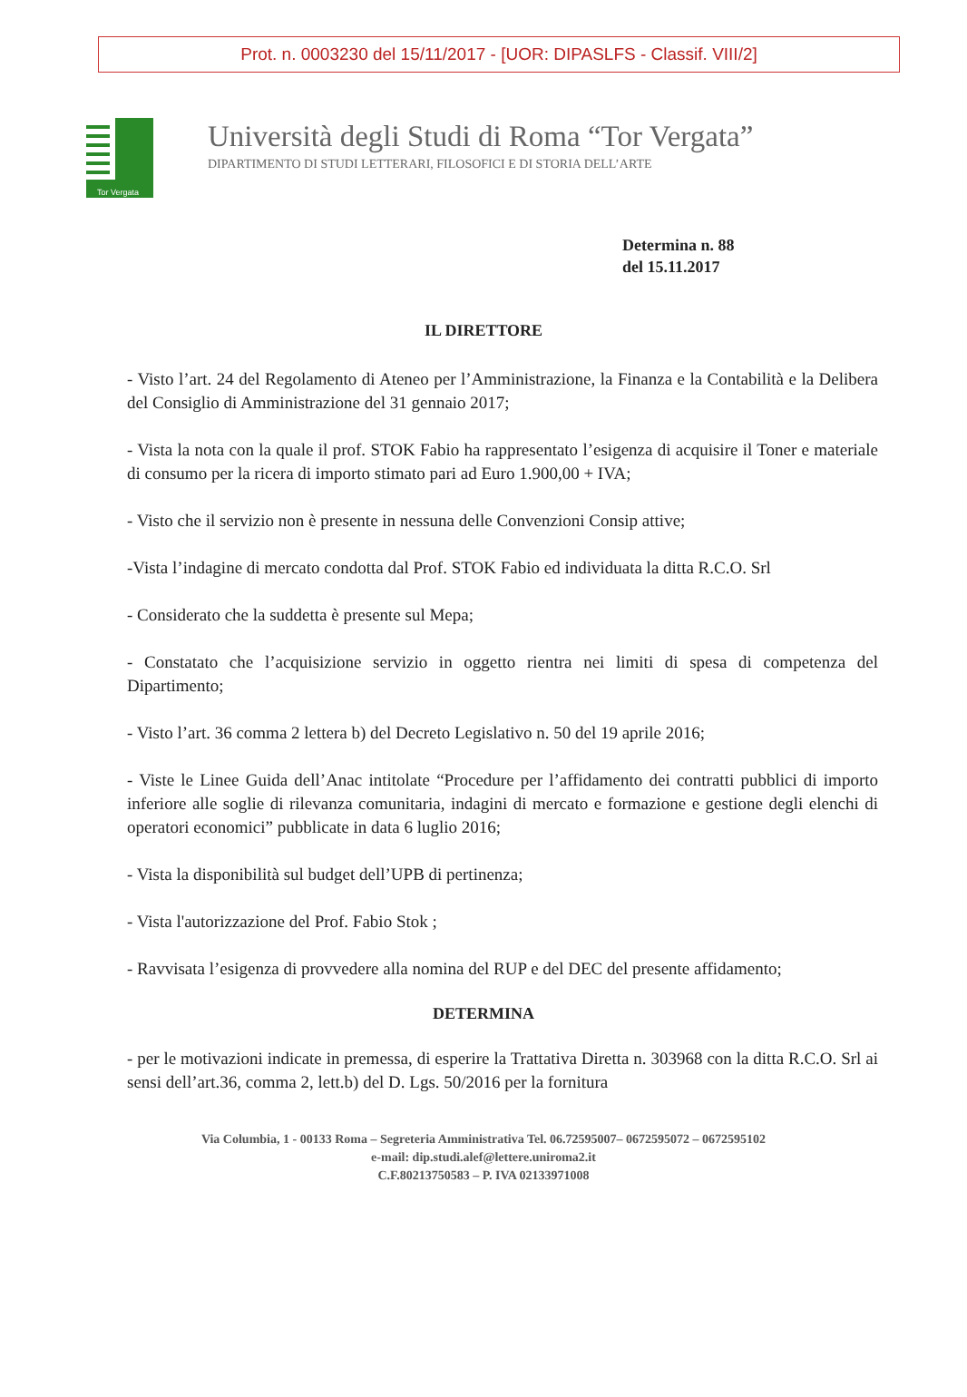Prot. n. 0003230 del 15/11/2017 - [UOR: DIPASLFS - Classif. VIII/2]
Tor Vergata
Università degli Studi di Roma “Tor Vergata”
DIPARTIMENTO DI STUDI LETTERARI, FILOSOFICI E DI STORIA DELL’ARTE
Determina n. 88
del 15.11.2017
IL DIRETTORE
- Visto l’art. 24 del Regolamento di Ateneo per l’Amministrazione, la Finanza e la Contabilità e la Delibera del Consiglio di Amministrazione del 31 gennaio 2017;
- Vista la nota con la quale il prof. STOK Fabio ha rappresentato l’esigenza di acquisire il Toner e materiale di consumo per la ricera di importo stimato pari ad Euro 1.900,00 + IVA;
- Visto che il servizio non è presente in nessuna delle Convenzioni Consip attive;
-Vista l’indagine di mercato condotta dal Prof. STOK Fabio ed individuata la ditta R.C.O. Srl
- Considerato che la suddetta è presente sul Mepa;
- Constatato che l’acquisizione servizio in oggetto rientra nei limiti di spesa di competenza del Dipartimento;
- Visto l’art. 36 comma 2 lettera b) del Decreto Legislativo n. 50 del 19 aprile 2016;
- Viste le Linee Guida dell’Anac intitolate “Procedure per l’affidamento dei contratti pubblici di importo inferiore alle soglie di rilevanza comunitaria, indagini di mercato e formazione e gestione degli elenchi di operatori economici” pubblicate in data 6 luglio 2016;
- Vista la disponibilità sul budget dell’UPB di pertinenza;
- Vista l'autorizzazione del Prof. Fabio Stok ;
- Ravvisata l’esigenza di provvedere alla nomina del RUP e del DEC del presente affidamento;
DETERMINA
- per le motivazioni indicate in premessa, di esperire la Trattativa Diretta n. 303968 con la ditta R.C.O. Srl ai sensi dell’art.36, comma 2, lett.b) del D. Lgs. 50/2016 per la fornitura
Via Columbia, 1 - 00133 Roma – Segreteria Amministrativa Tel. 06.72595007– 0672595072 – 0672595102
e-mail: dip.studi.alef@lettere.uniroma2.it
C.F.80213750583 – P. IVA 02133971008